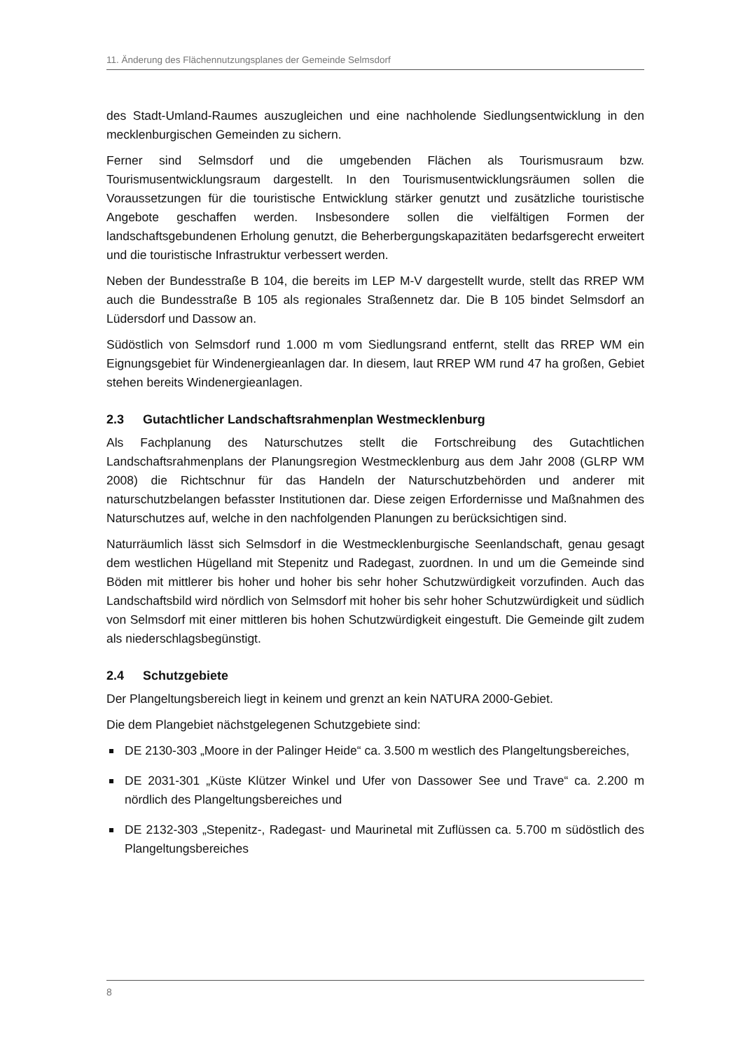11. Änderung des Flächennutzungsplanes der Gemeinde Selmsdorf
des Stadt-Umland-Raumes auszugleichen und eine nachholende Siedlungsentwicklung in den mecklenburgischen Gemeinden zu sichern.
Ferner sind Selmsdorf und die umgebenden Flächen als Tourismusraum bzw. Tourismusentwicklungsraum dargestellt. In den Tourismusentwicklungsräumen sollen die Voraussetzungen für die touristische Entwicklung stärker genutzt und zusätzliche touristische Angebote geschaffen werden. Insbesondere sollen die vielfältigen Formen der landschaftsgebundenen Erholung genutzt, die Beherbergungskapazitäten bedarfsgerecht erweitert und die touristische Infrastruktur verbessert werden.
Neben der Bundesstraße B 104, die bereits im LEP M-V dargestellt wurde, stellt das RREP WM auch die Bundesstraße B 105 als regionales Straßennetz dar. Die B 105 bindet Selmsdorf an Lüdersdorf und Dassow an.
Südöstlich von Selmsdorf rund 1.000 m vom Siedlungsrand entfernt, stellt das RREP WM ein Eignungsgebiet für Windenergieanlagen dar. In diesem, laut RREP WM rund 47 ha großen, Gebiet stehen bereits Windenergieanlagen.
2.3 Gutachtlicher Landschaftsrahmenplan Westmecklenburg
Als Fachplanung des Naturschutzes stellt die Fortschreibung des Gutachtlichen Landschaftsrahmenplans der Planungsregion Westmecklenburg aus dem Jahr 2008 (GLRP WM 2008) die Richtschnur für das Handeln der Naturschutzbehörden und anderer mit naturschutzbelangen befasster Institutionen dar. Diese zeigen Erfordernisse und Maßnahmen des Naturschutzes auf, welche in den nachfolgenden Planungen zu berücksichtigen sind.
Naturräumlich lässt sich Selmsdorf in die Westmecklenburgische Seenlandschaft, genau gesagt dem westlichen Hügelland mit Stepenitz und Radegast, zuordnen. In und um die Gemeinde sind Böden mit mittlerer bis hoher und hoher bis sehr hoher Schutzwürdigkeit vorzufinden. Auch das Landschaftsbild wird nördlich von Selmsdorf mit hoher bis sehr hoher Schutzwürdigkeit und südlich von Selmsdorf mit einer mittleren bis hohen Schutzwürdigkeit eingestuft. Die Gemeinde gilt zudem als niederschlagsbegünstigt.
2.4 Schutzgebiete
Der Plangeltungsbereich liegt in keinem und grenzt an kein NATURA 2000-Gebiet.
Die dem Plangebiet nächstgelegenen Schutzgebiete sind:
DE 2130-303 „Moore in der Palinger Heide“ ca. 3.500 m westlich des Plangeltungsbereiches,
DE 2031-301 „Küste Klützer Winkel und Ufer von Dassower See und Trave“ ca. 2.200 m nördlich des Plangeltungsbereiches und
DE 2132-303 „Stepenitz-, Radegast- und Maurinetal mit Zuflüssen ca. 5.700 m südöstlich des Plangeltungsbereiches
8